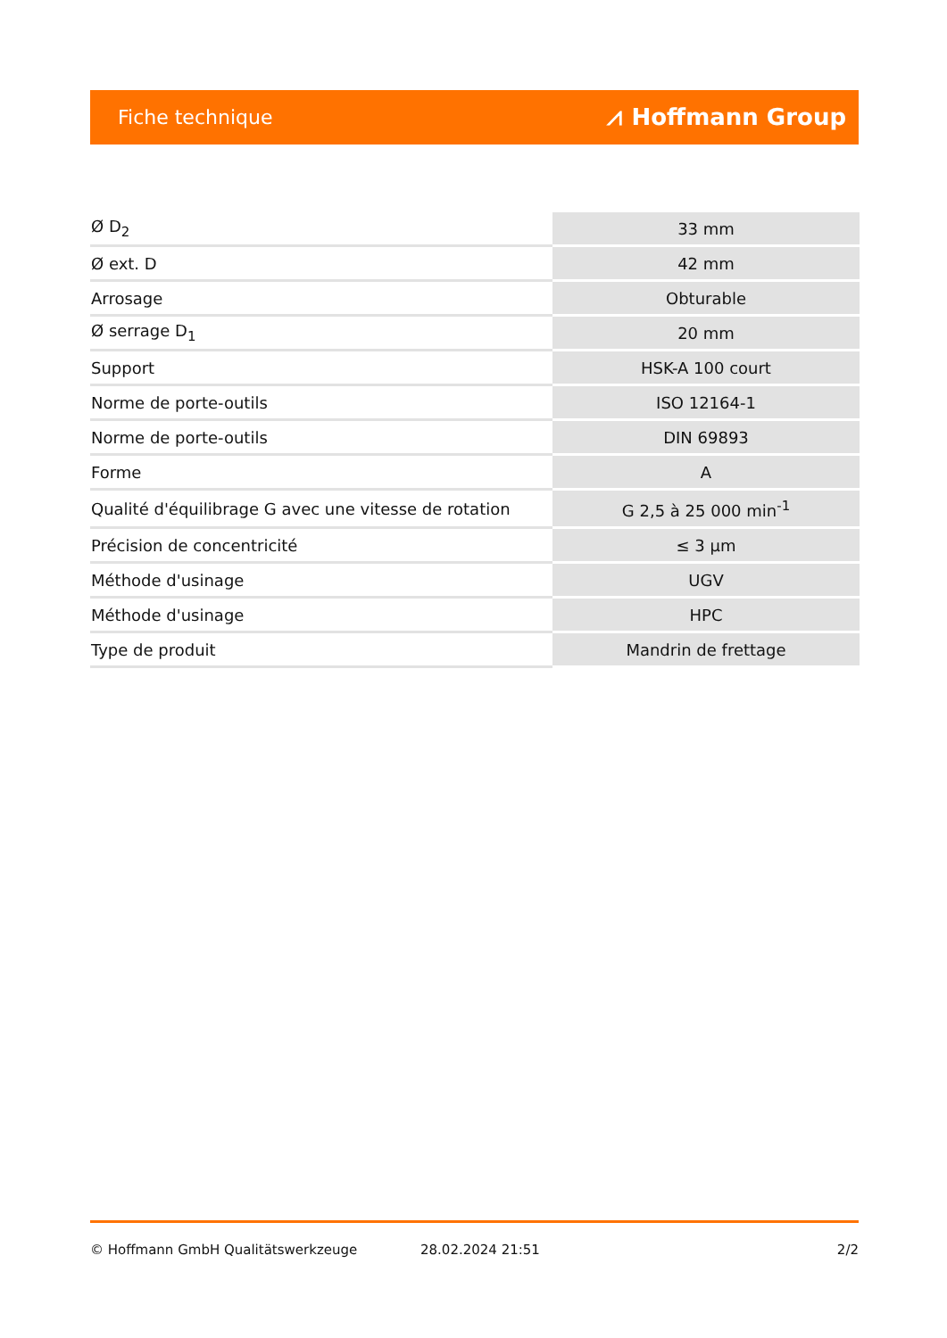Fiche technique ⩘ Hoffmann Group
| Ø D<sub>2</sub> | 33 mm |
| Ø ext. D | 42 mm |
| Arrosage | Obturable |
| Ø serrage D<sub>1</sub> | 20 mm |
| Support | HSK-A 100 court |
| Norme de porte-outils | ISO 12164-1 |
| Norme de porte-outils | DIN 69893 |
| Forme | A |
| Qualité d'équilibrage G avec une vitesse de rotation | G 2,5 à 25 000 min<sup>-1</sup> |
| Précision de concentricité | ≤ 3 µm |
| Méthode d'usinage | UGV |
| Méthode d'usinage | HPC |
| Type de produit | Mandrin de frettage |
© Hoffmann GmbH Qualitätswerkzeuge 28.02.2024 21:51 2/2